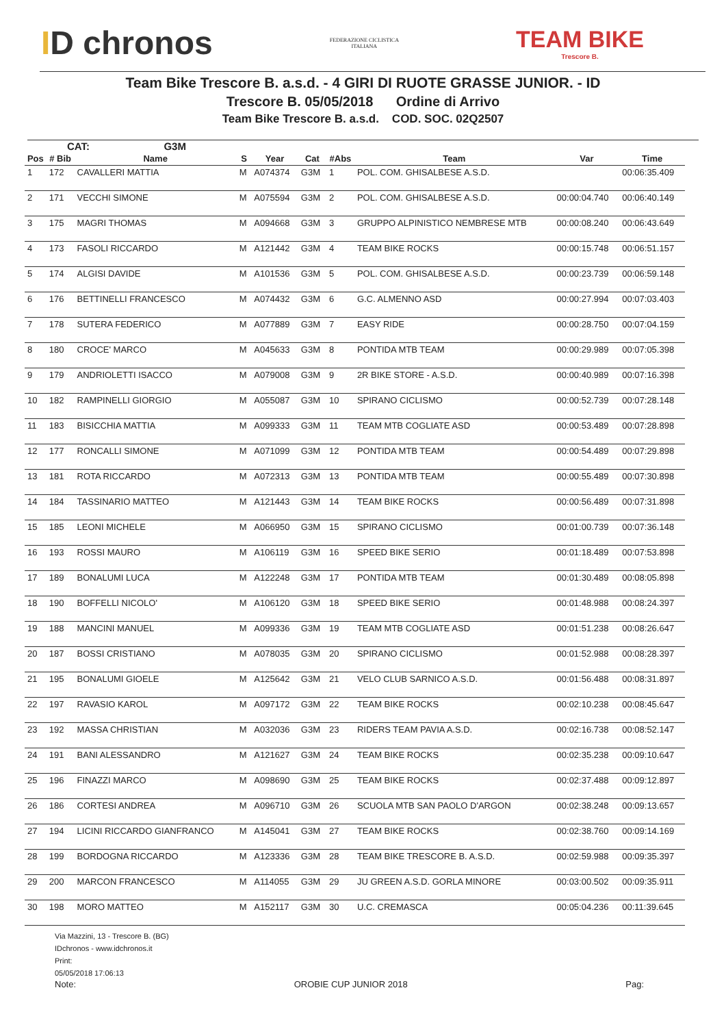ID chronos
FEDERAZIONE CICLISTICA
ITALIANA
TEAM BIKE
Trescore B.
Team Bike Trescore B. a.s.d. - 4 GIRI DI RUOTE GRASSE JUNIOR. - ID
Trescore B. 05/05/2018 Ordine di Arrivo
Team Bike Trescore B. a.s.d. COD. SOC. 02Q2507
CAT: G3M
| Pos | # Bib | Name | S | Year | Cat | #Abs | Team | Var | Time |
| --- | --- | --- | --- | --- | --- | --- | --- | --- | --- |
| 1 | 172 | CAVALLERI MATTIA | M | A074374 | G3M | 1 | POL. COM. GHISALBESE A.S.D. | | 00:06:35.409 |
| 2 | 171 | VECCHI SIMONE | M | A075594 | G3M | 2 | POL. COM. GHISALBESE A.S.D. | 00:00:04.740 | 00:06:40.149 |
| 3 | 175 | MAGRI THOMAS | M | A094668 | G3M | 3 | GRUPPO ALPINISTICO NEMBRESE MTB | 00:00:08.240 | 00:06:43.649 |
| 4 | 173 | FASOLI RICCARDO | M | A121442 | G3M | 4 | TEAM BIKE ROCKS | 00:00:15.748 | 00:06:51.157 |
| 5 | 174 | ALGISI DAVIDE | M | A101536 | G3M | 5 | POL. COM. GHISALBESE A.S.D. | 00:00:23.739 | 00:06:59.148 |
| 6 | 176 | BETTINELLI FRANCESCO | M | A074432 | G3M | 6 | G.C. ALMENNO ASD | 00:00:27.994 | 00:07:03.403 |
| 7 | 178 | SUTERA FEDERICO | M | A077889 | G3M | 7 | EASY RIDE | 00:00:28.750 | 00:07:04.159 |
| 8 | 180 | CROCE' MARCO | M | A045633 | G3M | 8 | PONTIDA MTB TEAM | 00:00:29.989 | 00:07:05.398 |
| 9 | 179 | ANDRIOLETTI ISACCO | M | A079008 | G3M | 9 | 2R BIKE STORE - A.S.D. | 00:00:40.989 | 00:07:16.398 |
| 10 | 182 | RAMPINELLI GIORGIO | M | A055087 | G3M | 10 | SPIRANO CICLISMO | 00:00:52.739 | 00:07:28.148 |
| 11 | 183 | BISICCHIA MATTIA | M | A099333 | G3M | 11 | TEAM MTB COGLIATE ASD | 00:00:53.489 | 00:07:28.898 |
| 12 | 177 | RONCALLI SIMONE | M | A071099 | G3M | 12 | PONTIDA MTB TEAM | 00:00:54.489 | 00:07:29.898 |
| 13 | 181 | ROTA RICCARDO | M | A072313 | G3M | 13 | PONTIDA MTB TEAM | 00:00:55.489 | 00:07:30.898 |
| 14 | 184 | TASSINARIO MATTEO | M | A121443 | G3M | 14 | TEAM BIKE ROCKS | 00:00:56.489 | 00:07:31.898 |
| 15 | 185 | LEONI MICHELE | M | A066950 | G3M | 15 | SPIRANO CICLISMO | 00:01:00.739 | 00:07:36.148 |
| 16 | 193 | ROSSI MAURO | M | A106119 | G3M | 16 | SPEED BIKE SERIO | 00:01:18.489 | 00:07:53.898 |
| 17 | 189 | BONALUMI LUCA | M | A122248 | G3M | 17 | PONTIDA MTB TEAM | 00:01:30.489 | 00:08:05.898 |
| 18 | 190 | BOFFELLI NICOLO' | M | A106120 | G3M | 18 | SPEED BIKE SERIO | 00:01:48.988 | 00:08:24.397 |
| 19 | 188 | MANCINI MANUEL | M | A099336 | G3M | 19 | TEAM MTB COGLIATE ASD | 00:01:51.238 | 00:08:26.647 |
| 20 | 187 | BOSSI CRISTIANO | M | A078035 | G3M | 20 | SPIRANO CICLISMO | 00:01:52.988 | 00:08:28.397 |
| 21 | 195 | BONALUMI GIOELE | M | A125642 | G3M | 21 | VELO CLUB SARNICO A.S.D. | 00:01:56.488 | 00:08:31.897 |
| 22 | 197 | RAVASIO KAROL | M | A097172 | G3M | 22 | TEAM BIKE ROCKS | 00:02:10.238 | 00:08:45.647 |
| 23 | 192 | MASSA CHRISTIAN | M | A032036 | G3M | 23 | RIDERS TEAM PAVIA A.S.D. | 00:02:16.738 | 00:08:52.147 |
| 24 | 191 | BANI ALESSANDRO | M | A121627 | G3M | 24 | TEAM BIKE ROCKS | 00:02:35.238 | 00:09:10.647 |
| 25 | 196 | FINAZZI MARCO | M | A098690 | G3M | 25 | TEAM BIKE ROCKS | 00:02:37.488 | 00:09:12.897 |
| 26 | 186 | CORTESI ANDREA | M | A096710 | G3M | 26 | SCUOLA MTB SAN PAOLO D'ARGON | 00:02:38.248 | 00:09:13.657 |
| 27 | 194 | LICINI RICCARDO GIANFRANCO | M | A145041 | G3M | 27 | TEAM BIKE ROCKS | 00:02:38.760 | 00:09:14.169 |
| 28 | 199 | BORDOGNA RICCARDO | M | A123336 | G3M | 28 | TEAM BIKE TRESCORE B. A.S.D. | 00:02:59.988 | 00:09:35.397 |
| 29 | 200 | MARCON FRANCESCO | M | A114055 | G3M | 29 | JU GREEN A.S.D. GORLA MINORE | 00:03:00.502 | 00:09:35.911 |
| 30 | 198 | MORO MATTEO | M | A152117 | G3M | 30 | U.C. CREMASCA | 00:05:04.236 | 00:11:39.645 |
Via Mazzini, 13 - Trescore B. (BG)
IDchronos - www.idchronos.it
Print:
05/05/2018 17:06:13
Note: OROBIE CUP JUNIOR 2018 Pag: